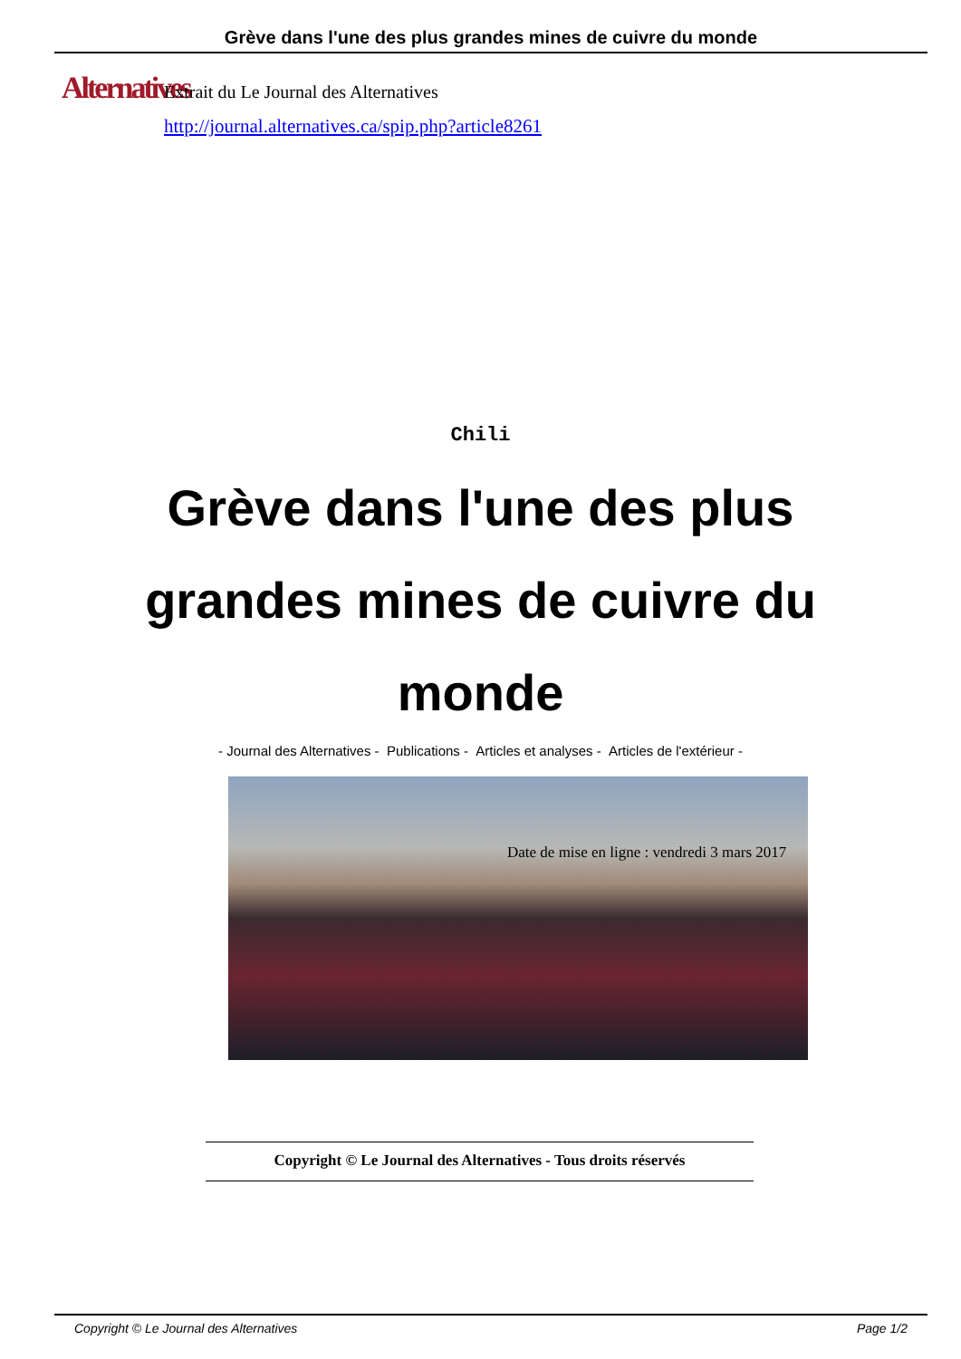Grève dans l'une des plus grandes mines de cuivre du monde
Alternatives
Extrait du Le Journal des Alternatives
http://journal.alternatives.ca/spip.php?article8261
Chili
Grève dans l'une des plus grandes mines de cuivre du monde
- Journal des Alternatives - Publications - Articles et analyses - Articles de l'extérieur -
Date de mise en ligne : vendredi 3 mars 2017
Copyright © Le Journal des Alternatives - Tous droits réservés
Copyright © Le Journal des Alternatives Page 1/2